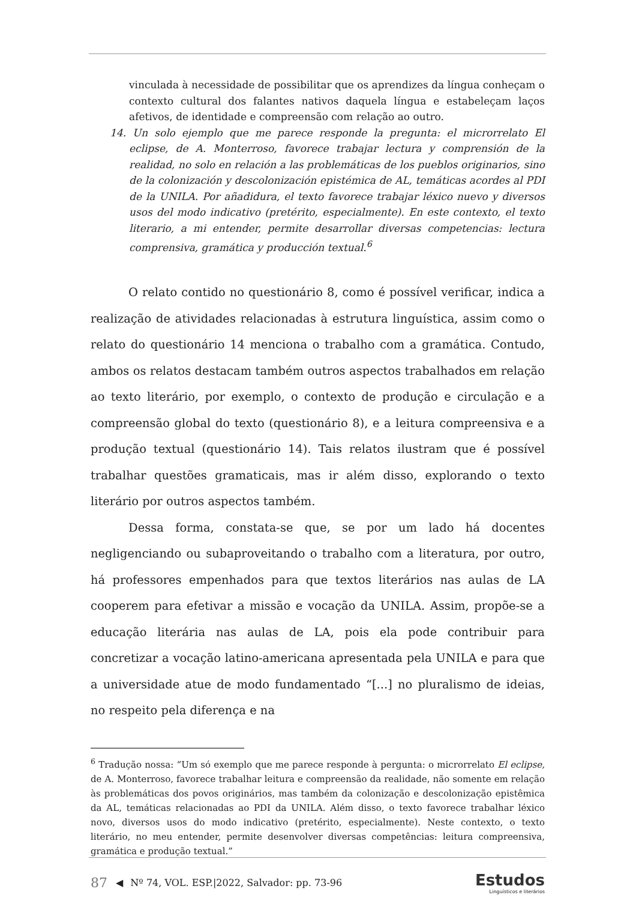vinculada à necessidade de possibilitar que os aprendizes da língua conheçam o contexto cultural dos falantes nativos daquela língua e estabeleçam laços afetivos, de identidade e compreensão com relação ao outro.
14. Un solo ejemplo que me parece responde la pregunta: el microrrelato El eclipse, de A. Monterroso, favorece trabajar lectura y comprensión de la realidad, no solo en relación a las problemáticas de los pueblos originarios, sino de la colonización y descolonización epistémica de AL, temáticas acordes al PDI de la UNILA. Por añadidura, el texto favorece trabajar léxico nuevo y diversos usos del modo indicativo (pretérito, especialmente). En este contexto, el texto literario, a mi entender, permite desarrollar diversas competencias: lectura comprensiva, gramática y producción textual.<sup>6</sup>
O relato contido no questionário 8, como é possível verificar, indica a realização de atividades relacionadas à estrutura linguística, assim como o relato do questionário 14 menciona o trabalho com a gramática. Contudo, ambos os relatos destacam também outros aspectos trabalhados em relação ao texto literário, por exemplo, o contexto de produção e circulação e a compreensão global do texto (questionário 8), e a leitura compreensiva e a produção textual (questionário 14). Tais relatos ilustram que é possível trabalhar questões gramaticais, mas ir além disso, explorando o texto literário por outros aspectos também.
Dessa forma, constata-se que, se por um lado há docentes negligenciando ou subaproveitando o trabalho com a literatura, por outro, há professores empenhados para que textos literários nas aulas de LA cooperem para efetivar a missão e vocação da UNILA. Assim, propõe-se a educação literária nas aulas de LA, pois ela pode contribuir para concretizar a vocação latino-americana apresentada pela UNILA e para que a universidade atue de modo fundamentado “[...] no pluralismo de ideias, no respeito pela diferença e na
<sup>6</sup> Tradução nossa: “Um só exemplo que me parece responde à pergunta: o microrrelato El eclipse, de A. Monterroso, favorece trabalhar leitura e compreensão da realidade, não somente em relação às problemáticas dos povos originários, mas também da colonização e descolonização epistêmica da AL, temáticas relacionadas ao PDI da UNILA. Além disso, o texto favorece trabalhar léxico novo, diversos usos do modo indicativo (pretérito, especialmente). Neste contexto, o texto literário, no meu entender, permite desenvolver diversas competências: leitura compreensiva, gramática e produção textual.”
87 ◀ Nº 74, VOL. ESP.|2022, Salvador: pp. 73-96
Estudos
Linguísticos e literários